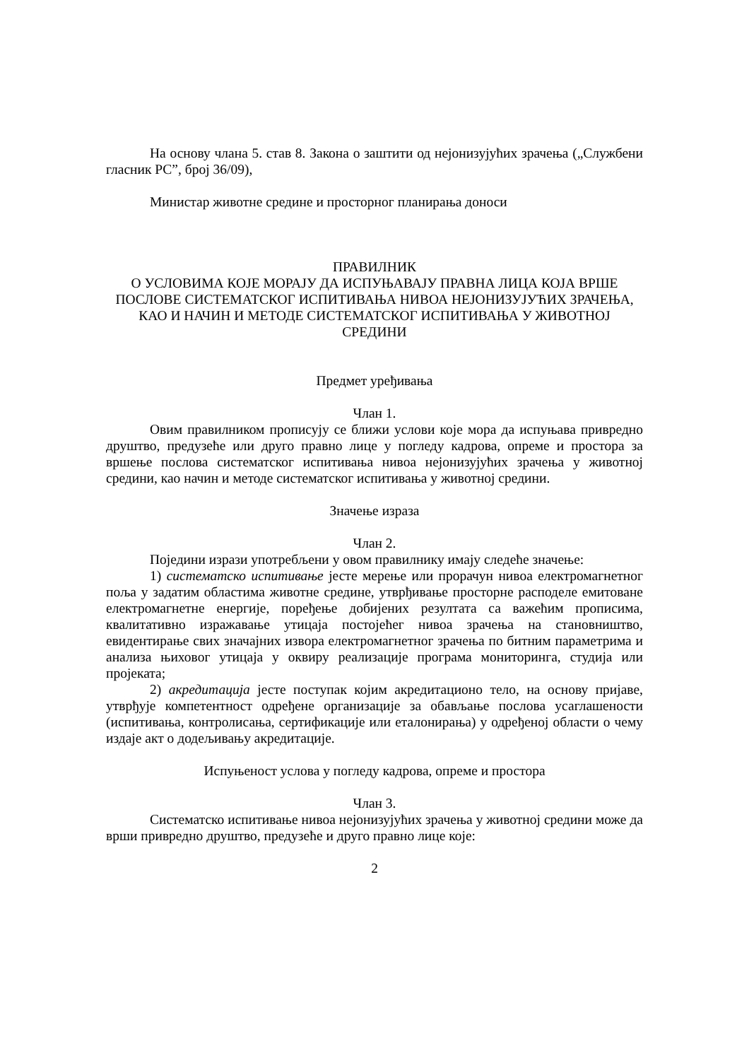На основу члана 5. став 8. Закона о заштити од нејонизујућих зрачења („Службени гласник РС”, број 36/09),
Министар животне средине и просторног планирања доноси
ПРАВИЛНИК
О УСЛОВИМА КОЈЕ МОРАЈУ ДА ИСПУЊАВАЈУ ПРАВНА ЛИЦА КОЈА ВРШЕ ПОСЛОВЕ СИСТЕМАТСКОГ ИСПИТИВАЊА НИВОА НЕЈОНИЗУЈУЋИХ ЗРАЧЕЊА, КАО И НАЧИН И МЕТОДЕ СИСТЕМАТСКОГ ИСПИТИВАЊА У ЖИВОТНОЈ СРЕДИНИ
Предмет уређивања
Члан 1.
Овим правилником прописују се ближи услови које мора да испуњава привредно друштво, предузеће или друго правно лице у погледу кадрова, опреме и простора за вршење послова систематског испитивања нивоа нејонизујућих зрачења у животној средини, као начин и методе систематског испитивања у животној средини.
Значење израза
Члан 2.
Поједини изрази употребљени у овом правилнику имају следеће значење:
1) систематско испитивање јесте мерење или прорачун нивоа електромагнетног поља у задатим областима животне средине, утврђивање просторне расподеле емитоване електромагнетне енергије, поређење добијених резултата са важећим прописима, квалитативно изражавање утицаја постојећег нивоа зрачења на становништво, евидентирање свих значајних извора електромагнетног зрачења по битним параметрима и анализа њиховог утицаја у оквиру реализације програма мониторинга, студија или пројеката;
2) акредитација јесте поступак којим акредитационо тело, на основу пријаве, утврђује компетентност одређене организације за обављање послова усаглашености (испитивања, контролисања, сертификације или еталонирања) у одређеној области о чему издаје акт о додељивању акредитације.
Испуњеност услова у погледу кадрова, опреме и простора
Члан 3.
Систематско испитивање нивоа нејонизујућих зрачења у животној средини може да врши привредно друштво, предузеће и друго правно лице које:
2